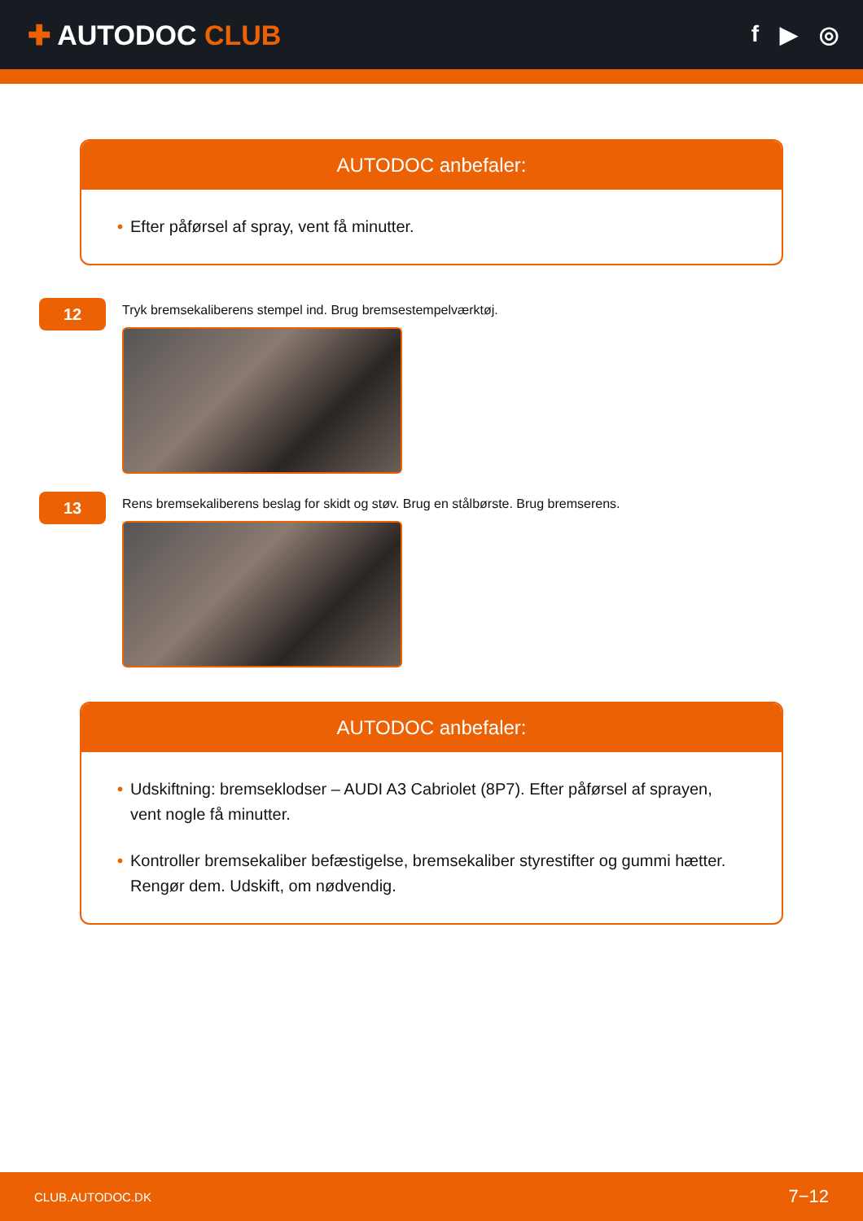✚ AUTODOC CLUB
f ▶ ◎
AUTODOC anbefaler:
• Efter påførsel af spray, vent få minutter.
12
Tryk bremsekaliberens stempel ind. Brug bremsestempelværktøj.
13
Rens bremsekaliberens beslag for skidt og støv. Brug en stålbørste. Brug bremserens.
AUTODOC anbefaler:
• Udskiftning: bremseklodser – AUDI A3 Cabriolet (8P7). Efter påførsel af sprayen, vent nogle få minutter.
• Kontroller bremsekaliber befæstigelse, bremsekaliber styrestifter og gummi hætter. Rengør dem. Udskift, om nødvendig.
CLUB.AUTODOC.DK 7−12